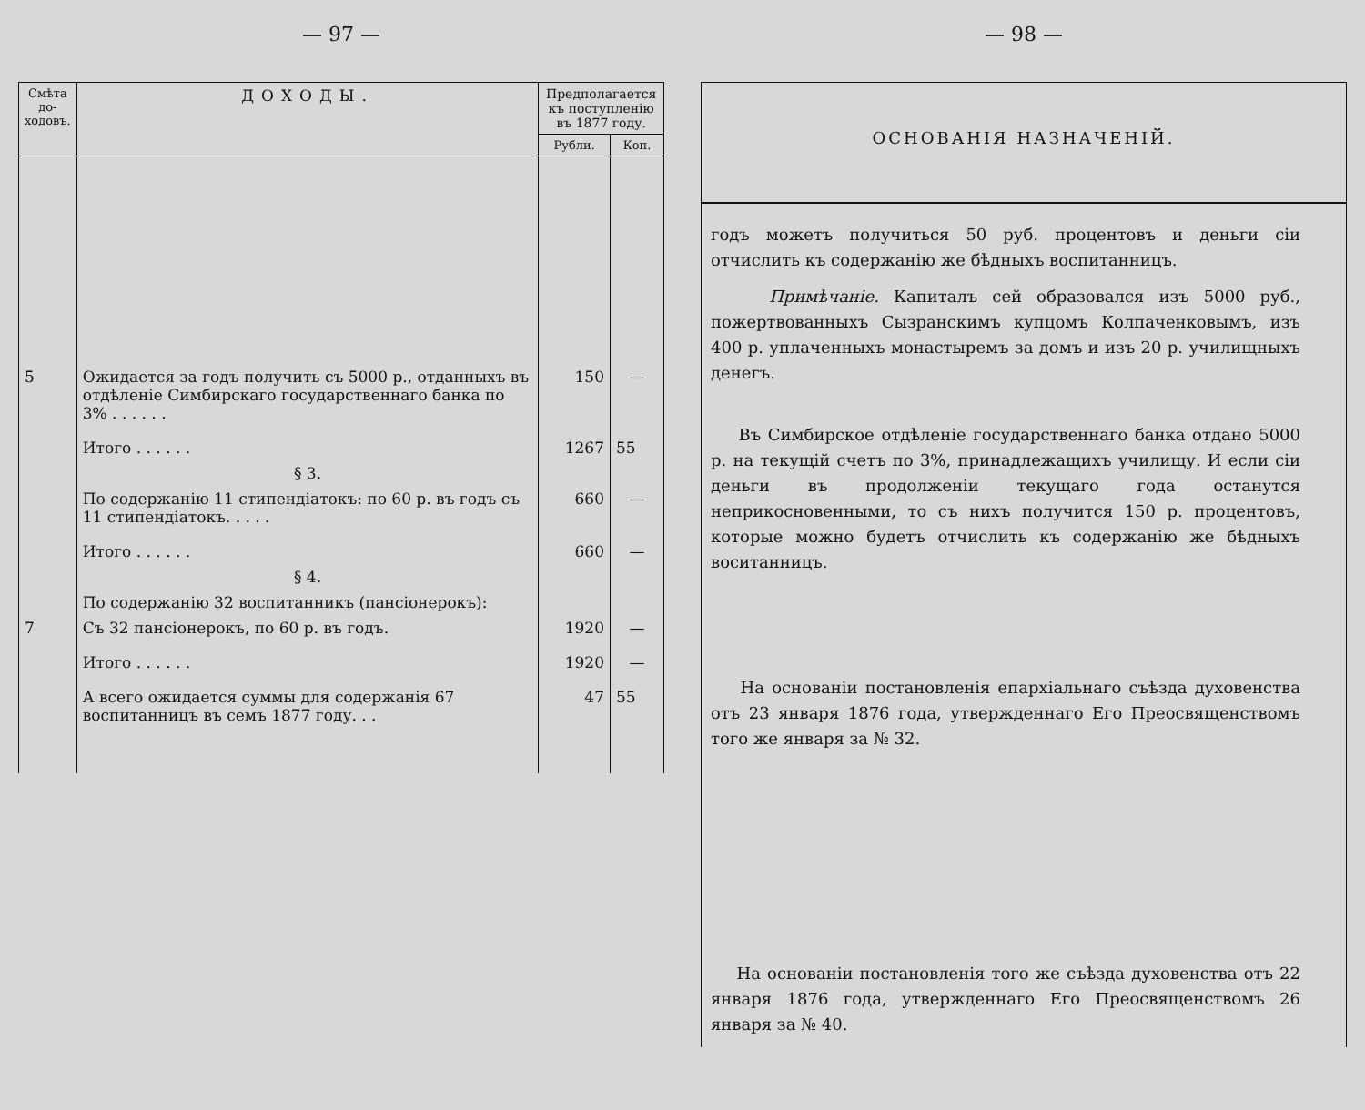— 97 —
| Смѣта до-ходовъ. | ДОХОДЫ. | Предполагается къ поступленію въ 1877 году. | |
| --- | --- | --- | --- |
| | | Рубли. | Коп. |
| 5 | Ожидается за годъ получить съ 5000 р., отданныхъ въ отдѣленіе Симбирскаго государственнаго банка по 3% . . . . . . | 150 | — |
| | Итого . . . . . . | 1267 | 55 |
| | § 3. | | |
| | По содержанію 11 стипендіатокъ: по 60 р. въ годъ съ 11 стипендіатокъ. . . . . | 660 | — |
| | Итого . . . . . . | 660 | — |
| | § 4. | | |
| | По содержанію 32 воспитанникъ (пансіонерокъ): | | |
| 7 | Съ 32 пансіонерокъ, по 60 р. въ годъ. | 1920 | — |
| | Итого . . . . . . | 1920 | — |
| | А всего ожидается суммы для содержанія 67 воспитанницъ въ семъ 1877 году. . . | 47 | 55 |
— 98 —
ОСНОВАНІЯ НАЗНАЧЕНІЙ.
годъ можетъ получиться 50 руб. процентовъ и деньги сіи отчислить къ содержанію же бѣдныхъ воспитанницъ.
Примѣчаніе. Капиталъ сей образовался изъ 5000 руб., пожертвованныхъ Сызранскимъ купцомъ Колпаченковымъ, изъ 400 р. уплаченныхъ монастыремъ за домъ и изъ 20 р. училищныхъ денегъ.
Въ Симбирское отдѣленіе государственнаго банка отдано 5000 р. на текущій счетъ по 3%, принадлежащихъ училищу. И если сіи деньги въ продолженіи текущаго года останутся неприкосновенными, то съ нихъ получится 150 р. процентовъ, которые можно будетъ отчислить къ содержанію же бѣдныхъ воситанницъ.
На основаніи постановленія епархіальнаго съѣзда духовенства отъ 23 января 1876 года, утвержденнаго Его Преосвященствомъ того же января за № 32.
На основаніи постановленія того же съѣзда духовенства отъ 22 января 1876 года, утвержденнаго Его Преосвященствомъ 26 января за № 40.